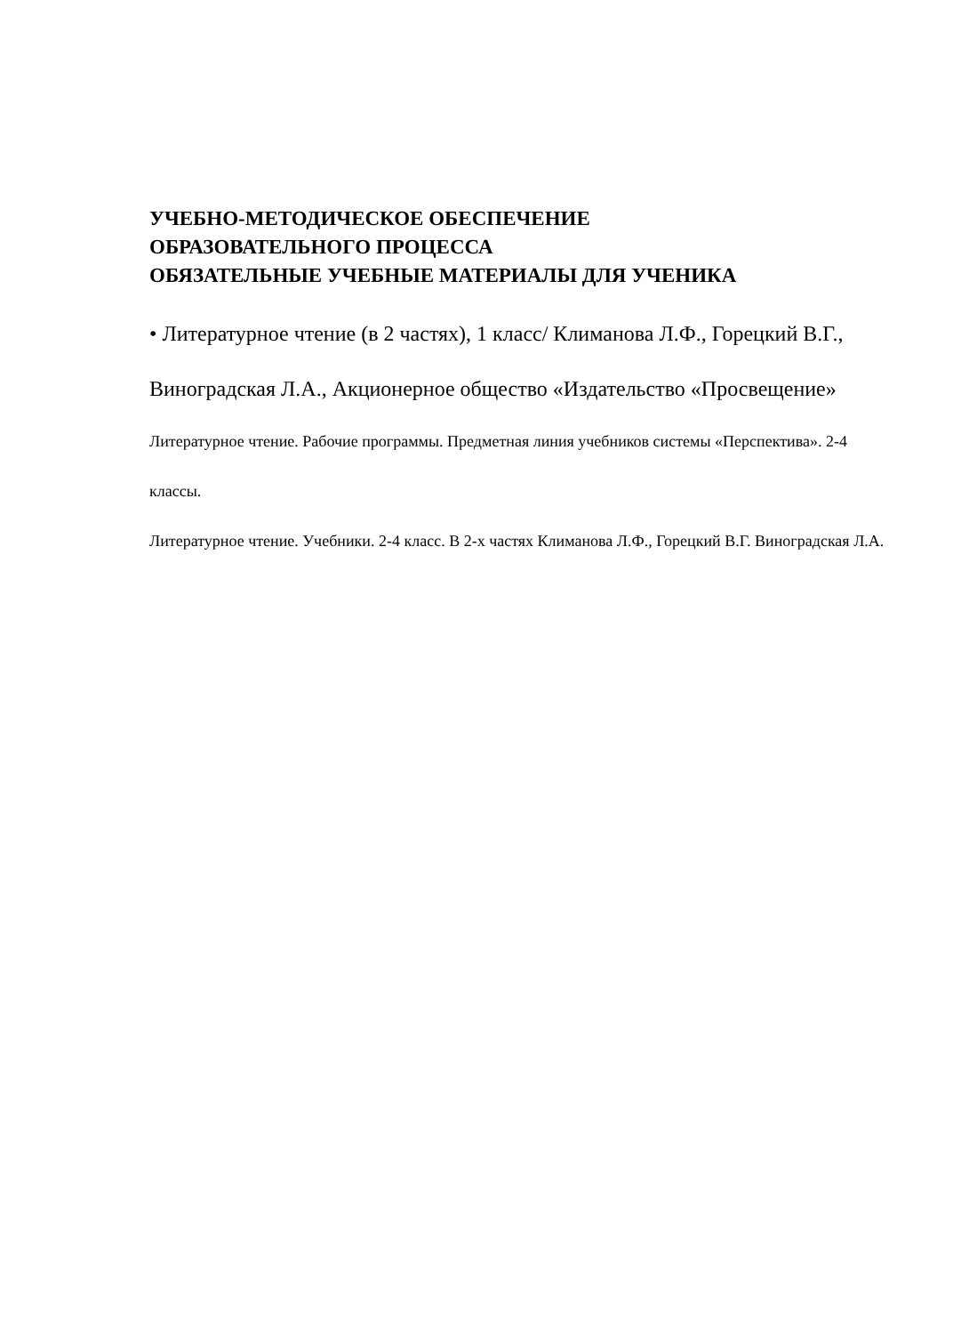УЧЕБНО-МЕТОДИЧЕСКОЕ ОБЕСПЕЧЕНИЕ
ОБРАЗОВАТЕЛЬНОГО ПРОЦЕССА
ОБЯЗАТЕЛЬНЫЕ УЧЕБНЫЕ МАТЕРИАЛЫ ДЛЯ УЧЕНИКА
• Литературное чтение (в 2 частях), 1 класс/ Климанова Л.Ф., Горецкий В.Г., Виноградская Л.А., Акционерное общество «Издательство «Просвещение»
Литературное чтение. Рабочие программы. Предметная линия учебников системы «Перспектива». 2-4 классы.
Литературное чтение. Учебники. 2-4 класс. В 2-х частях Климанова Л.Ф., Горецкий В.Г. Виноградская Л.А.